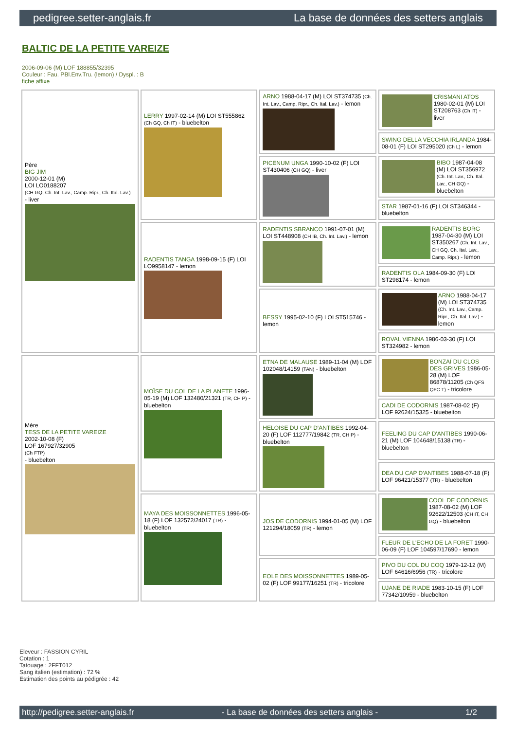pedigree.setter-anglais.fr La base de données des setters anglais
BALTIC DE LA PETITE VAREIZE
2006-09-06 (M) LOF 188855/32395
Couleur : Fau. PBl.Env.Tru. (lemon) / Dyspl. : B
fiche affixe
| Père BIG JIM 2000-12-01 (M) LOI LO0188207 (CH GQ, Ch. Int. Lav., Camp. Ripr., Ch. Ital. Lav.) - liver | LERRY 1997-02-14 (M) LOI ST555862 (Ch GQ, Ch IT) - bluebelton | ARNO 1988-04-17 (M) LOI ST374735 (Ch. Int. Lav., Camp. Ripr., Ch. Ital. Lav.) - lemon | CRISMANI ATOS 1980-02-01 (M) LOI ST208763 (Ch IT) - liver |
| | | | SWING DELLA VECCHIA IRLANDA 1984-08-01 (F) LOI ST295020 (Ch L) - lemon |
| | | PICENUM UNGA 1990-10-02 (F) LOI ST430406 (CH GQ) - liver | BIBO 1987-04-08 (M) LOI ST356972 (Ch. Int. Lav., Ch. Ital. Lav., CH GQ) - bluebelton |
| | | | STAR 1987-01-16 (F) LOI ST346344 - bluebelton |
| | RADENTIS TANGA 1998-09-15 (F) LOI LO9958147 - lemon | RADENTIS SBRANCO 1991-07-01 (M) LOI ST448908 (CH IB, Ch. Int. Lav.) - lemon | RADENTIS BORG 1987-04-30 (M) LOI ST350267 (Ch. Int. Lav., CH GQ, Ch. Ital. Lav., Camp. Ripr.) - lemon |
| | | | RADENTIS OLA 1984-09-30 (F) LOI ST298174 - lemon |
| | | BESSY 1995-02-10 (F) LOI ST515746 - lemon | ARNO 1988-04-17 (M) LOI ST374735 (Ch. Int. Lav., Camp. Ripr., Ch. Ital. Lav.) - lemon |
| | | | ROVAL VIENNA 1986-03-30 (F) LOI ST324982 - lemon |
| Mère TESS DE LA PETITE VAREIZE 2002-10-08 (F) LOF 167927/32905 (Ch FTP) - bluebelton | MOÏSE DU COL DE LA PLANETE 1996-05-19 (M) LOF 132480/21321 (TR, CH P) - bluebelton | ETNA DE MALAUSE 1989-11-04 (M) LOF 102048/14159 (TAN) - bluebelton | BONZAÏ DU CLOS DES GRIVES 1986-05-28 (M) LOF 86878/11205 (Ch QFS QFC T) - tricolore |
| | | | CADI DE CODORNIS 1987-08-02 (F) LOF 92624/15325 - bluebelton |
| | | HELOISE DU CAP D'ANTIBES 1992-04-20 (F) LOF 112777/19842 (TR, CH P) - bluebelton | FEELING DU CAP D'ANTIBES 1990-06-21 (M) LOF 104648/15138 (TR) - bluebelton |
| | | | DEA DU CAP D'ANTIBES 1988-07-18 (F) LOF 96421/15377 (TR) - bluebelton |
| | MAYA DES MOISSONNETTES 1996-05-18 (F) LOF 132572/24017 (TR) - bluebelton | JOS DE CODORNIS 1994-01-05 (M) LOF 121294/18059 (TR) - lemon | COOL DE CODORNIS 1987-08-02 (M) LOF 92622/12503 (CH IT, CH GQ) - bluebelton |
| | | | FLEUR DE L'ECHO DE LA FORET 1990-06-09 (F) LOF 104597/17690 - lemon |
| | | EOLE DES MOISSONNETTES 1989-05-02 (F) LOF 99177/16251 (TR) - tricolore | PIVO DU COL DU COQ 1979-12-12 (M) LOF 64616/6956 (TR) - tricolore |
| | | | UJANE DE RIADE 1983-10-15 (F) LOF 77342/10959 - bluebelton |
Eleveur : FASSION CYRIL
Cotation : 1
Tatouage : 2FFT012
Sang italien (estimation) : 72 %
Estimation des points au pédigrée : 42
http://pedigree.setter-anglais.fr - La base de données des setters anglais - 1/2